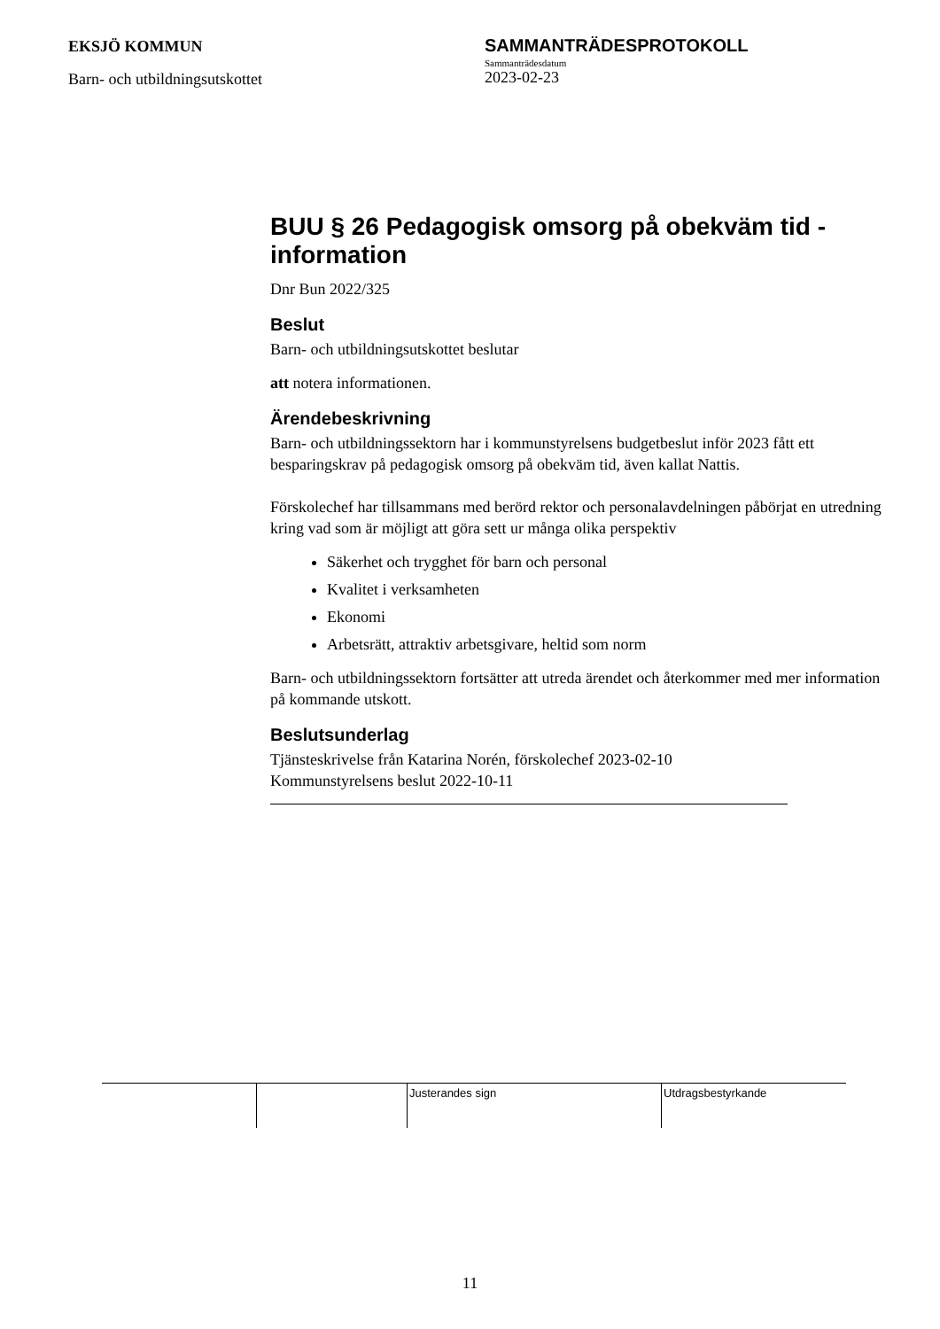EKSJÖ KOMMUN
Barn- och utbildningsutskottet
SAMMANTRÄDESPROTOKOLL
Sammanträdesdatum
2023-02-23
BUU § 26 Pedagogisk omsorg på obekväm tid - information
Dnr Bun 2022/325
Beslut
Barn- och utbildningsutskottet beslutar
att notera informationen.
Ärendebeskrivning
Barn- och utbildningssektorn har i kommunstyrelsens budgetbeslut inför 2023 fått ett besparingskrav på pedagogisk omsorg på obekväm tid, även kallat Nattis.
Förskolechef har tillsammans med berörd rektor och personalavdelningen påbörjat en utredning kring vad som är möjligt att göra sett ur många olika perspektiv
Säkerhet och trygghet för barn och personal
Kvalitet i verksamheten
Ekonomi
Arbetsrätt, attraktiv arbetsgivare, heltid som norm
Barn- och utbildningssektorn fortsätter att utreda ärendet och återkommer med mer information på kommande utskott.
Beslutsunderlag
Tjänsteskrivelse från Katarina Norén, förskolechef 2023-02-10
Kommunstyrelsens beslut 2022-10-11
| | | Justerandes sign | Utdragsbestyrkande |
11